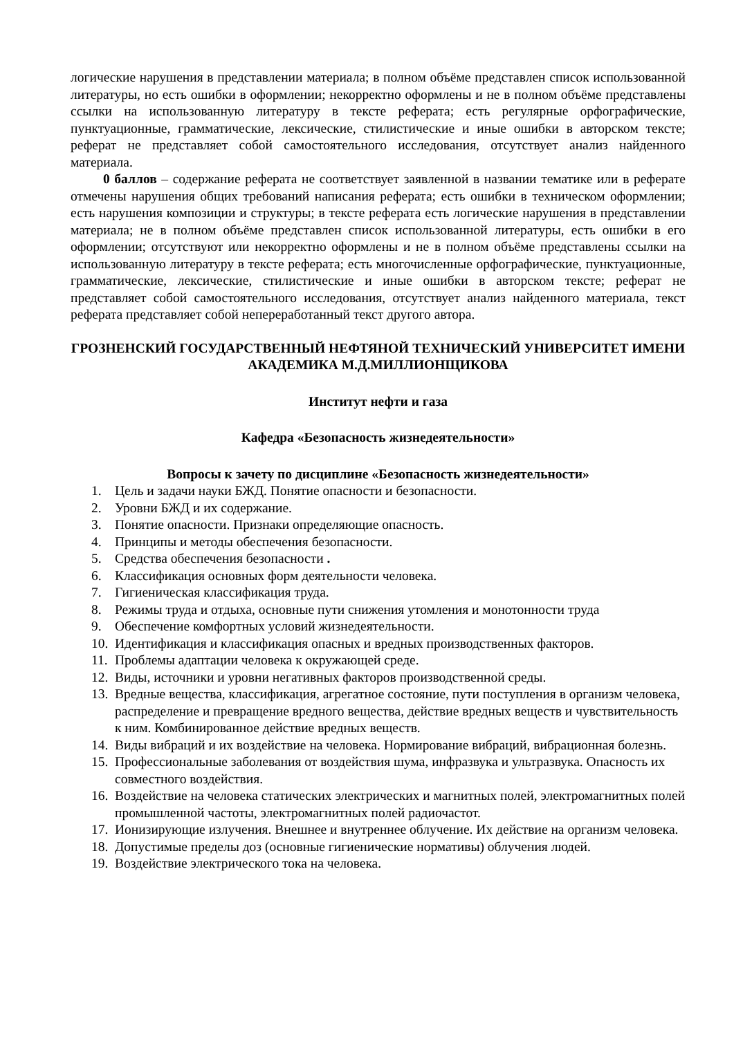логические нарушения в представлении материала; в полном объёме представлен список использованной литературы, но есть ошибки в оформлении; некорректно оформлены и не в полном объёме представлены ссылки на использованную литературу в тексте реферата; есть регулярные орфографические, пунктуационные, грамматические, лексические, стилистические и иные ошибки в авторском тексте; реферат не представляет собой самостоятельного исследования, отсутствует анализ найденного материала.
0 баллов – содержание реферата не соответствует заявленной в названии тематике или в реферате отмечены нарушения общих требований написания реферата; есть ошибки в техническом оформлении; есть нарушения композиции и структуры; в тексте реферата есть логические нарушения в представлении материала; не в полном объёме представлен список использованной литературы, есть ошибки в его оформлении; отсутствуют или некорректно оформлены и не в полном объёме представлены ссылки на использованную литературу в тексте реферата; есть многочисленные орфографические, пунктуационные, грамматические, лексические, стилистические и иные ошибки в авторском тексте; реферат не представляет собой самостоятельного исследования, отсутствует анализ найденного материала, текст реферата представляет собой непереработанный текст другого автора.
ГРОЗНЕНСКИЙ ГОСУДАРСТВЕННЫЙ НЕФТЯНОЙ ТЕХНИЧЕСКИЙ УНИВЕРСИТЕТ ИМЕНИ АКАДЕМИКА М.Д.МИЛЛИОНЩИКОВА
Институт нефти и газа
Кафедра «Безопасность жизнедеятельности»
Вопросы к зачету по дисциплине «Безопасность жизнедеятельности»
1. Цель и задачи науки БЖД. Понятие опасности и безопасности.
2. Уровни БЖД и их содержание.
3. Понятие опасности. Признаки определяющие опасность.
4. Принципы и методы обеспечения безопасности.
5. Средства обеспечения безопасности .
6. Классификация основных форм деятельности человека.
7. Гигиеническая классификация труда.
8. Режимы труда и отдыха, основные пути снижения утомления и монотонности труда
9. Обеспечение комфортных условий жизнедеятельности.
10. Идентификация и классификация опасных и вредных производственных факторов.
11. Проблемы адаптации человека к окружающей среде.
12. Виды, источники и уровни негативных факторов производственной среды.
13. Вредные вещества, классификация, агрегатное состояние, пути поступления в организм человека, распределение и превращение вредного вещества, действие вредных веществ и чувствительность к ним. Комбинированное действие вредных веществ.
14. Виды вибраций и их воздействие на человека. Нормирование вибраций, вибрационная болезнь.
15. Профессиональные заболевания от воздействия шума, инфразвука и ультразвука. Опасность их совместного воздействия.
16. Воздействие на человека статических электрических и магнитных полей, электромагнитных полей промышленной частоты, электромагнитных полей радиочастот.
17. Ионизирующие излучения. Внешнее и внутреннее облучение. Их действие на организм человека.
18. Допустимые пределы доз (основные гигиенические нормативы) облучения людей.
19. Воздействие электрического тока на человека.